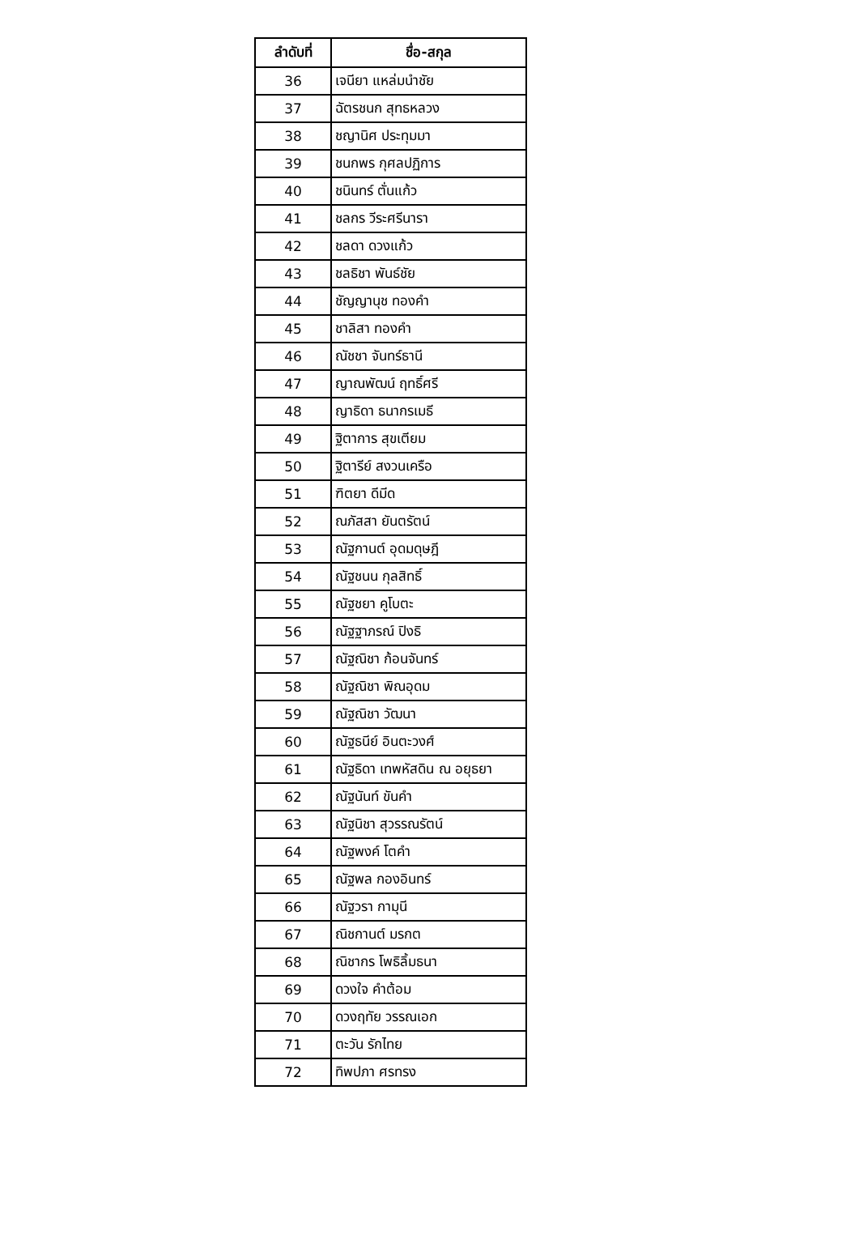| ลำดับที่ | ชื่อ-สกุล |
| --- | --- |
| 36 | เจนียา แหล่มนำชัย |
| 37 | ฉัตรชนก สุทธหลวง |
| 38 | ชญานิศ ประทุมมา |
| 39 | ชนกพร กุศลปฏิการ |
| 40 | ชนินทร์ ตั่นแก้ว |
| 41 | ชลกร วีระศรีนารา |
| 42 | ชลดา ดวงแก้ว |
| 43 | ชลธิชา พันธ์ชัย |
| 44 | ชัญญานุช ทองคำ |
| 45 | ชาลิสา ทองคำ |
| 46 | ณัชชา จันทร์ธานี |
| 47 | ญาณพัฒน์ ฤทธิ์ศรี |
| 48 | ญาธิดา ธนากรเมธี |
| 49 | ฐิตาการ สุขเตียม |
| 50 | ฐิตารีย์ สงวนเครือ |
| 51 | ฑิตยา ดีมีด |
| 52 | ณภัสสา ยันตรัตน์ |
| 53 | ณัฐกานต์ อุดมดุษฎี |
| 54 | ณัฐชนน กุลสิทธิ์ |
| 55 | ณัฐชยา คูโบตะ |
| 56 | ณัฐฐาภรณ์ ปิงธิ |
| 57 | ณัฐณิชา ก้อนจันทร์ |
| 58 | ณัฐณิชา พิณอุดม |
| 59 | ณัฐณิชา วัฒนา |
| 60 | ณัฐธนีย์ อินตะวงศ์ |
| 61 | ณัฐธิดา เทพหัสดิน ณ อยุธยา |
| 62 | ณัฐนันท์ ขันคำ |
| 63 | ณัฐนิชา สุวรรณรัตน์ |
| 64 | ณัฐพงค์ โตคำ |
| 65 | ณัฐพล กองอินทร์ |
| 66 | ณัฐวรา กามุนี |
| 67 | ณิชกานต์ มรกต |
| 68 | ณิชากร โพธิลิ้มธนา |
| 69 | ดวงใจ คำต้อม |
| 70 | ดวงฤทัย วรรณเอก |
| 71 | ตะวัน รักไทย |
| 72 | ทิพปภา ศรทรง |